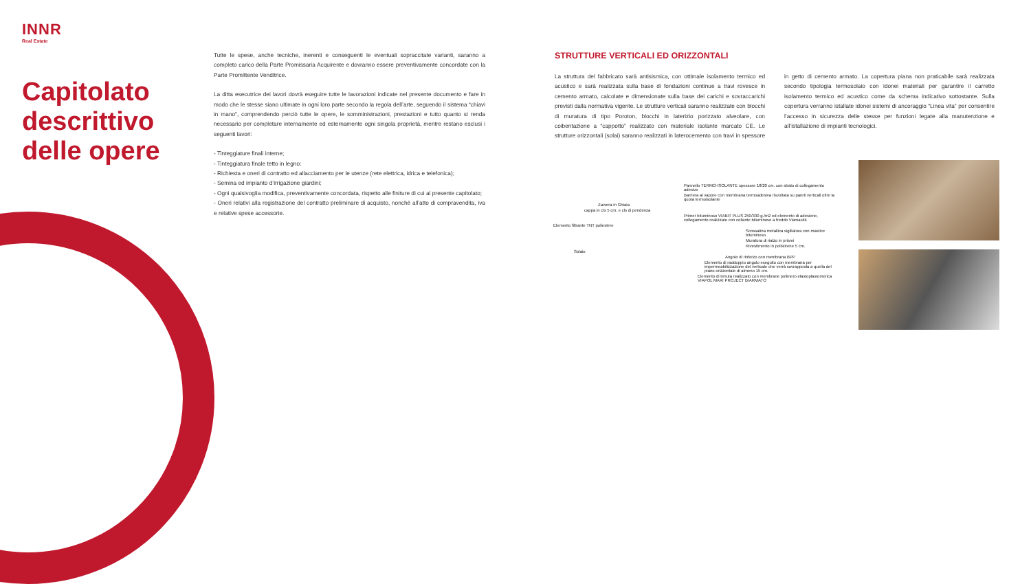INNR
Real Estate
Capitolato
descrittivo
delle opere
Tutte le spese, anche tecniche, inerenti e conseguenti le eventuali sopraccitate varianti, saranno a completo carico della Parte Promissaria Acquirente e dovranno essere preventivamente concordate con la Parte Promittente Venditrice.
La ditta esecutrice dei lavori dovrà eseguire tutte le lavorazioni indicate nel presente documento e fare in modo che le stesse siano ultimate in ogni loro parte secondo la regola dell’arte, seguendo il sistema “chiavi in mano”, comprendendo perciò tutte le opere, le somministrazioni, prestazioni e tutto quanto si renda necessario per completare internamente ed esternamente ogni singola proprietà, mentre restano esclusi i seguenti lavori:
- Tinteggiature finali interne;
- Tinteggiatura finale tetto in legno;
- Richiesta e oneri di contratto ed allacciamento per le utenze (rete elettrica, idrica e telefonica);
- Semina ed impianto d’irrigazione giardini;
- Ogni qualsivoglia modifica, preventivamente concordata, rispetto alle finiture di cui al presente capitolato;
- Oneri relativi alla registrazione del contratto preliminare di acquisto, nonché all’atto di compravendita, iva e relative spese accessorie.
STRUTTURE VERTICALI ED ORIZZONTALI
La struttura del fabbricato sarà antisismica, con ottimale isolamento termico ed acustico e sarà realizzata sulla base di fondazioni continue a travi rovesce in cemento armato, calcolate e dimensionate sulla base dei carichi e sovraccarichi previsti dalla normativa vigente. Le strutture verticali saranno realizzate con blocchi di muratura di tipo Poroton, blocchi in laterizio porizzato alveolare, con coibentazione a “cappotto” realizzato con materiale isolante marcato CE. Le strutture orizzontali (solai) saranno realizzati in laterocemento con travi in spessore in getto di cemento armato. La copertura piana non praticabile sarà realizzata secondo tipologia termosolaio con idonei materiali per garantire il carretto isolamento termico ed acustico come da schema indicativo sottostante. Sulla copertura verranno istallate idonei sistemi di ancoraggio “Linea vita” per consentire l’accesso in sicurezza delle stesse per funzioni legate alla manutenzione e all’istallazione di impianti tecnologici.
Pannello TERMO-ISOLANTE spessore 18/20 cm. con strato di collegamento adesivo
Barriera al vapore con membrana termoadesiva risvoltata su pareti verticali oltre la quota termoisolante
Zavorra in Ghiaia
cappa in cls 5 cm. e cls di pendenza
Primer bituminoso VIABIT PLUS 250/300 g./m2 ed elemento di adesione, collegamento realizzato con collante bituminoso a freddo Viamastik
Elemento filtrante TNT poliestere
Scossalina metallica sigillatura con mastice bituminoso
Muratura di rialzo in prismi
Rivestimento in polistirene 5 cm.
Solaio
Angolo di rinforzo con membrana BPP
Elemento di raddoppio angolo eseguito con membrana per impermeabilizzazione del verticale che verrà sovrapposta a quella del piano orizzontale di almeno 15 cm.
Elemento di tenuta realizzato con membrane polimero elastoplastomerica VIAPOL MAXI PROJECT BIARMATO